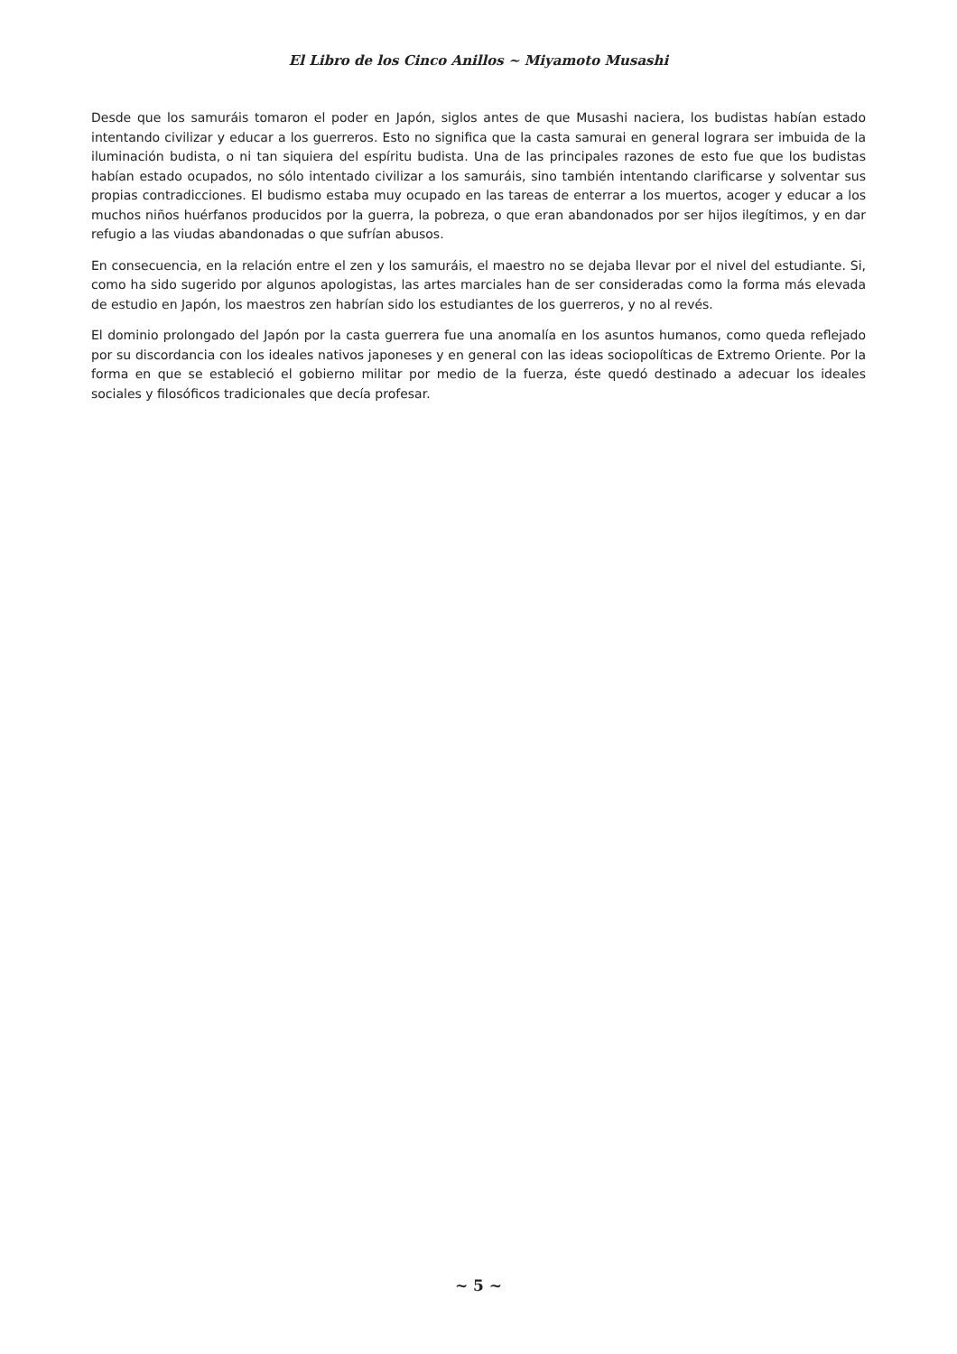El Libro de los Cinco Anillos ~ Miyamoto Musashi
Desde que los samuráis tomaron el poder en Japón, siglos antes de que Musashi naciera, los budistas habían estado intentando civilizar y educar a los guerreros. Esto no significa que la casta samurai en general lograra ser imbuida de la iluminación budista, o ni tan siquiera del espíritu budista. Una de las principales razones de esto fue que los budistas habían estado ocupados, no sólo intentado civilizar a los samuráis, sino también intentando clarificarse y solventar sus propias contradicciones. El budismo estaba muy ocupado en las tareas de enterrar a los muertos, acoger y educar a los muchos niños huérfanos producidos por la guerra, la pobreza, o que eran abandonados por ser hijos ilegítimos, y en dar refugio a las viudas abandonadas o que sufrían abusos.
En consecuencia, en la relación entre el zen y los samuráis, el maestro no se dejaba llevar por el nivel del estudiante. Si, como ha sido sugerido por algunos apologistas, las artes marciales han de ser consideradas como la forma más elevada de estudio en Japón, los maestros zen habrían sido los estudiantes de los guerreros, y no al revés.
El dominio prolongado del Japón por la casta guerrera fue una anomalía en los asuntos humanos, como queda reflejado por su discordancia con los ideales nativos japoneses y en general con las ideas sociopolíticas de Extremo Oriente. Por la forma en que se estableció el gobierno militar por medio de la fuerza, éste quedó destinado a adecuar los ideales sociales y filosóficos tradicionales que decía profesar.
~ 5 ~